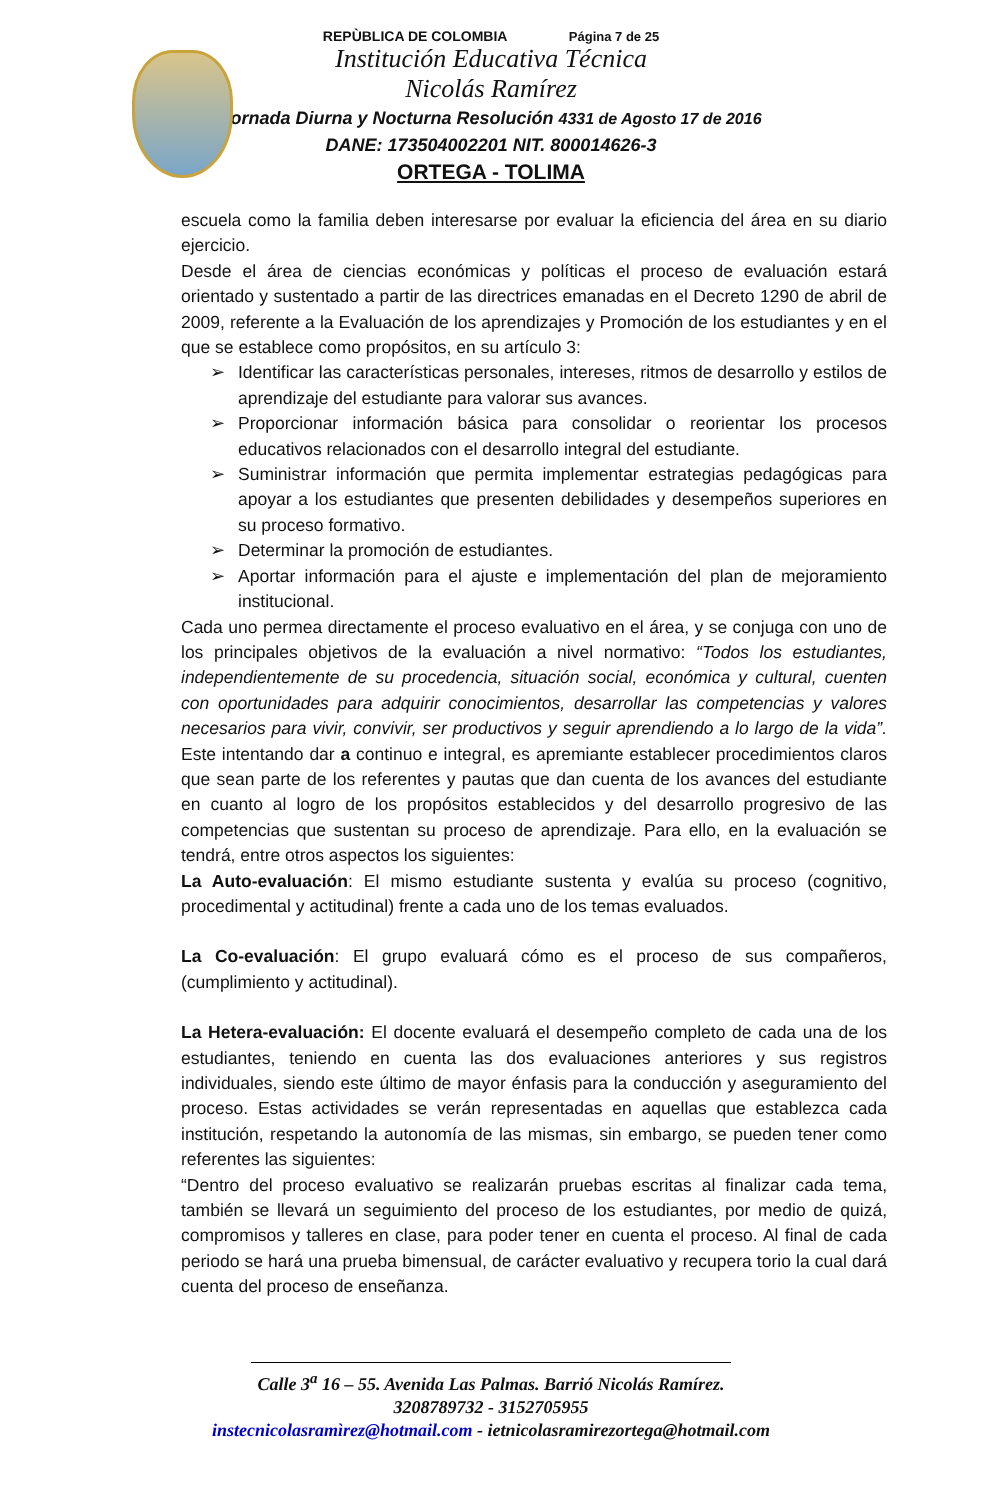REPÙBLICA DE COLOMBIA Página 7 de 25
Institución Educativa Técnica
Nicolás Ramírez
Jornada Diurna y Nocturna Resolución 4331 de Agosto 17 de 2016
DANE: 173504002201 NIT. 800014626-3
ORTEGA - TOLIMA
escuela como la familia deben interesarse por evaluar la eficiencia del área en su diario ejercicio.
Desde el área de ciencias económicas y políticas el proceso de evaluación estará orientado y sustentado a partir de las directrices emanadas en el Decreto 1290 de abril de 2009, referente a la Evaluación de los aprendizajes y Promoción de los estudiantes y en el que se establece como propósitos, en su artículo 3:
➢ Identificar las características personales, intereses, ritmos de desarrollo y estilos de aprendizaje del estudiante para valorar sus avances.
➢ Proporcionar información básica para consolidar o reorientar los procesos educativos relacionados con el desarrollo integral del estudiante.
➢ Suministrar información que permita implementar estrategias pedagógicas para apoyar a los estudiantes que presenten debilidades y desempeños superiores en su proceso formativo.
➢ Determinar la promoción de estudiantes.
➢ Aportar información para el ajuste e implementación del plan de mejoramiento institucional.
Cada uno permea directamente el proceso evaluativo en el área, y se conjuga con uno de los principales objetivos de la evaluación a nivel normativo: “Todos los estudiantes, independientemente de su procedencia, situación social, económica y cultural, cuenten con oportunidades para adquirir conocimientos, desarrollar las competencias y valores necesarios para vivir, convivir, ser productivos y seguir aprendiendo a lo largo de la vida”. Este intentando dar a continuo e integral, es apremiante establecer procedimientos claros que sean parte de los referentes y pautas que dan cuenta de los avances del estudiante en cuanto al logro de los propósitos establecidos y del desarrollo progresivo de las competencias que sustentan su proceso de aprendizaje. Para ello, en la evaluación se tendrá, entre otros aspectos los siguientes:
La Auto-evaluación: El mismo estudiante sustenta y evalúa su proceso (cognitivo, procedimental y actitudinal) frente a cada uno de los temas evaluados.
La Co-evaluación: El grupo evaluará cómo es el proceso de sus compañeros, (cumplimiento y actitudinal).
La Hetera-evaluación: El docente evaluará el desempeño completo de cada una de los estudiantes, teniendo en cuenta las dos evaluaciones anteriores y sus registros individuales, siendo este último de mayor énfasis para la conducción y aseguramiento del proceso. Estas actividades se verán representadas en aquellas que establezca cada institución, respetando la autonomía de las mismas, sin embargo, se pueden tener como referentes las siguientes:
“Dentro del proceso evaluativo se realizarán pruebas escritas al finalizar cada tema, también se llevará un seguimiento del proceso de los estudiantes, por medio de quizá, compromisos y talleres en clase, para poder tener en cuenta el proceso. Al final de cada periodo se hará una prueba bimensual, de carácter evaluativo y recupera torio la cual dará cuenta del proceso de enseñanza.
Calle 3<sup>a</sup> 16 – 55. Avenida Las Palmas. Barrió Nicolás Ramírez.
3208789732 - 3152705955
instecnicolasramìrez@hotmail.com - ietnicolasramirezortega@hotmail.com